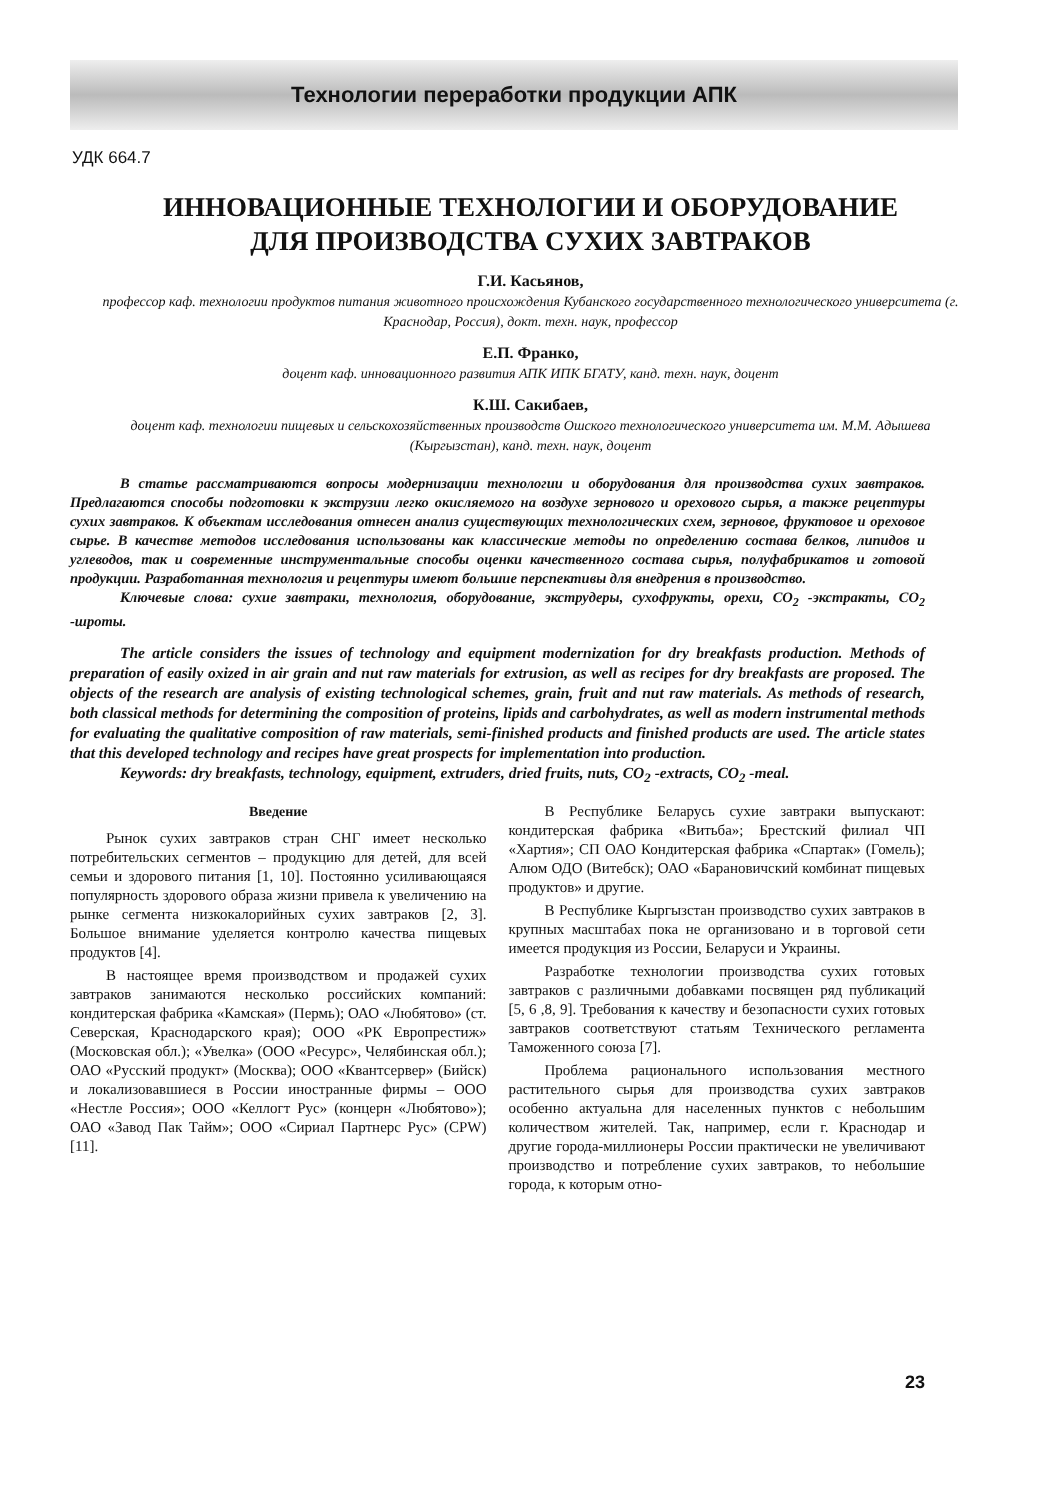Технологии переработки продукции АПК
УДК 664.7
ИННОВАЦИОННЫЕ ТЕХНОЛОГИИ И ОБОРУДОВАНИЕ
ДЛЯ ПРОИЗВОДСТВА СУХИХ ЗАВТРАКОВ
Г.И. Касьянов,
профессор каф. технологии продуктов питания животного происхождения Кубанского государственного технологического университета (г. Краснодар, Россия), докт. техн. наук, профессор
Е.П. Франко,
доцент каф. инновационного развития АПК ИПК БГАТУ, канд. техн. наук, доцент
К.Ш. Сакибаев,
доцент каф. технологии пищевых и сельскохозяйственных производств Ошского технологического университета им. М.М. Адышева (Кыргызстан), канд. техн. наук, доцент
В статье рассматриваются вопросы модернизации технологии и оборудования для производства сухих завтраков. Предлагаются способы подготовки к экструзии легко окисляемого на воздухе зернового и орехового сырья, а также рецептуры сухих завтраков. К объектам исследования отнесен анализ существующих технологических схем, зерновое, фруктовое и ореховое сырье. В качестве методов исследования использованы как классические методы по определению состава белков, липидов и углеводов, так и современные инструментальные способы оценки качественного состава сырья, полуфабрикатов и готовой продукции. Разработанная технология и рецептуры имеют большие перспективы для внедрения в производство.
Ключевые слова: сухие завтраки, технология, оборудование, экструдеры, сухофрукты, орехи, CO<sub>2</sub> -экстракты, CO<sub>2</sub> -шроты.
The article considers the issues of technology and equipment modernization for dry breakfasts production. Methods of preparation of easily oxized in air grain and nut raw materials for extrusion, as well as recipes for dry breakfasts are proposed. The objects of the research are analysis of existing technological schemes, grain, fruit and nut raw materials. As methods of research, both classical methods for determining the composition of proteins, lipids and carbohydrates, as well as modern instrumental methods for evaluating the qualitative composition of raw materials, semi-finished products and finished products are used. The article states that this developed technology and recipes have great prospects for implementation into production.
Keywords: dry breakfasts, technology, equipment, extruders, dried fruits, nuts, CO<sub>2</sub> -extracts, CO<sub>2</sub> -meal.
Введение
Рынок сухих завтраков стран СНГ имеет несколько потребительских сегментов – продукцию для детей, для всей семьи и здорового питания [1, 10]. Постоянно усиливающаяся популярность здорового образа жизни привела к увеличению на рынке сегмента низкокалорийных сухих завтраков [2, 3]. Большое внимание уделяется контролю качества пищевых продуктов [4].
В настоящее время производством и продажей сухих завтраков занимаются несколько российских компаний: кондитерская фабрика «Камская» (Пермь); ОАО «Любятово» (ст. Северская, Краснодарского края); ООО «РК Европрестиж» (Московская обл.); «Увелка» (ООО «Ресурс», Челябинская обл.); ОАО «Русский продукт» (Москва); ООО «Квантсервер» (Бийск) и локализовавшиеся в России иностранные фирмы – ООО «Нестле Россия»; ООО «Келлогт Рус» (концерн «Любятово»); ОАО «Завод Пак Тайм»; ООО «Сириал Партнерс Рус» (CPW) [11].
В Республике Беларусь сухие завтраки выпускают: кондитерская фабрика «Витьба»; Брестский филиал ЧП «Хартия»; СП ОАО Кондитерская фабрика «Спартак» (Гомель); Алюм ОДО (Витебск); ОАО «Барановичский комбинат пищевых продуктов» и другие.
В Республике Кыргызстан производство сухих завтраков в крупных масштабах пока не организовано и в торговой сети имеется продукция из России, Беларуси и Украины.
Разработке технологии производства сухих готовых завтраков с различными добавками посвящен ряд публикаций [5, 6 ,8, 9]. Требования к качеству и безопасности сухих готовых завтраков соответствуют статьям Технического регламента Таможенного союза [7].
Проблема рационального использования местного растительного сырья для производства сухих завтраков особенно актуальна для населенных пунктов с небольшим количеством жителей. Так, например, если г. Краснодар и другие города-миллионеры России практически не увеличивают производство и потребление сухих завтраков, то небольшие города, к которым отно-
23